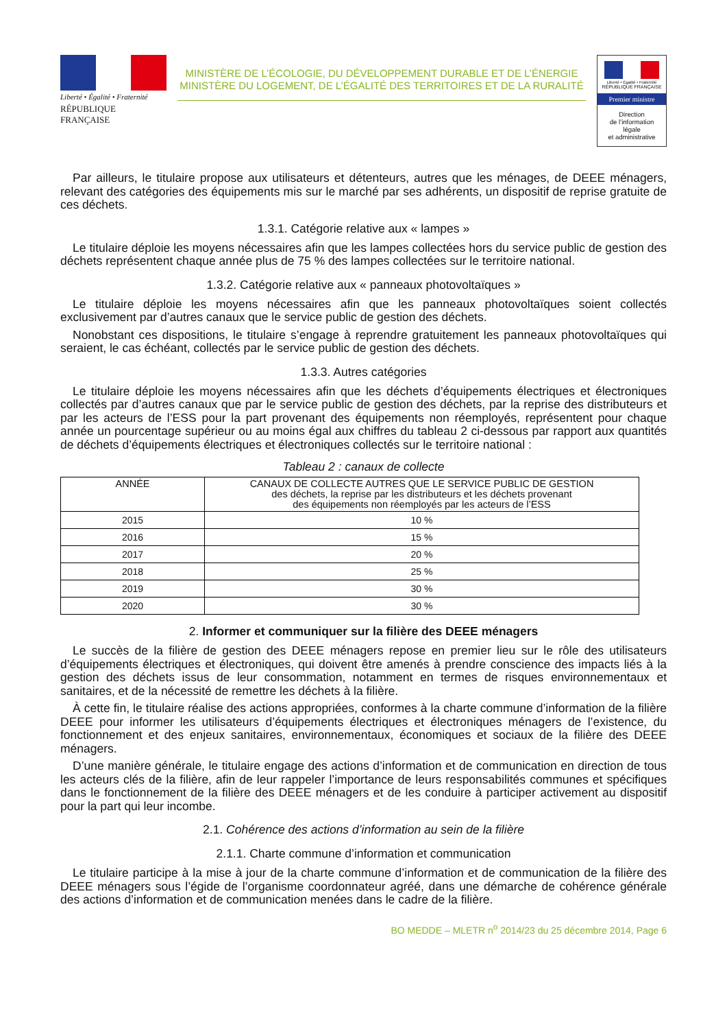Liberté • Égalité • Fraternité
RÉPUBLIQUE FRANÇAISE
MINISTÈRE DE L’ÉCOLOGIE, DU DÉVELOPPEMENT DURABLE ET DE L’ÉNERGIE
MINISTÈRE DU LOGEMENT, DE L’ÉGALITÉ DES TERRITOIRES ET DE LA RURALITÉ
Liberté • Égalité • Fraternité
RÉPUBLIQUE FRANÇAISE
Premier ministre
Direction
de l’information
légale
et administrative
Par ailleurs, le titulaire propose aux utilisateurs et détenteurs, autres que les ménages, de DEEE ménagers, relevant des catégories des équipements mis sur le marché par ses adhérents, un dispositif de reprise gratuite de ces déchets.
1.3.1. Catégorie relative aux « lampes »
Le titulaire déploie les moyens nécessaires afin que les lampes collectées hors du service public de gestion des déchets représentent chaque année plus de 75 % des lampes collectées sur le territoire national.
1.3.2. Catégorie relative aux « panneaux photovoltaïques »
Le titulaire déploie les moyens nécessaires afin que les panneaux photovoltaïques soient collectés exclusivement par d’autres canaux que le service public de gestion des déchets.
Nonobstant ces dispositions, le titulaire s’engage à reprendre gratuitement les panneaux photovoltaïques qui seraient, le cas échéant, collectés par le service public de gestion des déchets.
1.3.3. Autres catégories
Le titulaire déploie les moyens nécessaires afin que les déchets d’équipements électriques et électroniques collectés par d’autres canaux que par le service public de gestion des déchets, par la reprise des distributeurs et par les acteurs de l’ESS pour la part provenant des équipements non réemployés, représentent pour chaque année un pourcentage supérieur ou au moins égal aux chiffres du tableau 2 ci-dessous par rapport aux quantités de déchets d’équipements électriques et électroniques collectés sur le territoire national :
Tableau 2 : canaux de collecte
| ANNÉE | CANAUX DE COLLECTE AUTRES QUE LE SERVICE PUBLIC DE GESTION des déchets, la reprise par les distributeurs et les déchets provenant des équipements non réemployés par les acteurs de l’ESS |
| --- | --- |
| 2015 | 10 % |
| 2016 | 15 % |
| 2017 | 20 % |
| 2018 | 25 % |
| 2019 | 30 % |
| 2020 | 30 % |
2. Informer et communiquer sur la filière des DEEE ménagers
Le succès de la filière de gestion des DEEE ménagers repose en premier lieu sur le rôle des utilisateurs d’équipements électriques et électroniques, qui doivent être amenés à prendre conscience des impacts liés à la gestion des déchets issus de leur consommation, notamment en termes de risques environnementaux et sanitaires, et de la nécessité de remettre les déchets à la filière.
À cette fin, le titulaire réalise des actions appropriées, conformes à la charte commune d’information de la filière DEEE pour informer les utilisateurs d’équipements électriques et électroniques ménagers de l’existence, du fonctionnement et des enjeux sanitaires, environnementaux, économiques et sociaux de la filière des DEEE ménagers.
D’une manière générale, le titulaire engage des actions d’information et de communication en direction de tous les acteurs clés de la filière, afin de leur rappeler l’importance de leurs responsabilités communes et spécifiques dans le fonctionnement de la filière des DEEE ménagers et de les conduire à participer activement au dispositif pour la part qui leur incombe.
2.1. Cohérence des actions d’information au sein de la filière
2.1.1. Charte commune d’information et communication
Le titulaire participe à la mise à jour de la charte commune d’information et de communication de la filière des DEEE ménagers sous l’égide de l’organisme coordonnateur agréé, dans une démarche de cohérence générale des actions d’information et de communication menées dans le cadre de la filière.
BO MEDDE – MLETR n<sup>o</sup> 2014/23 du 25 décembre 2014, Page 6